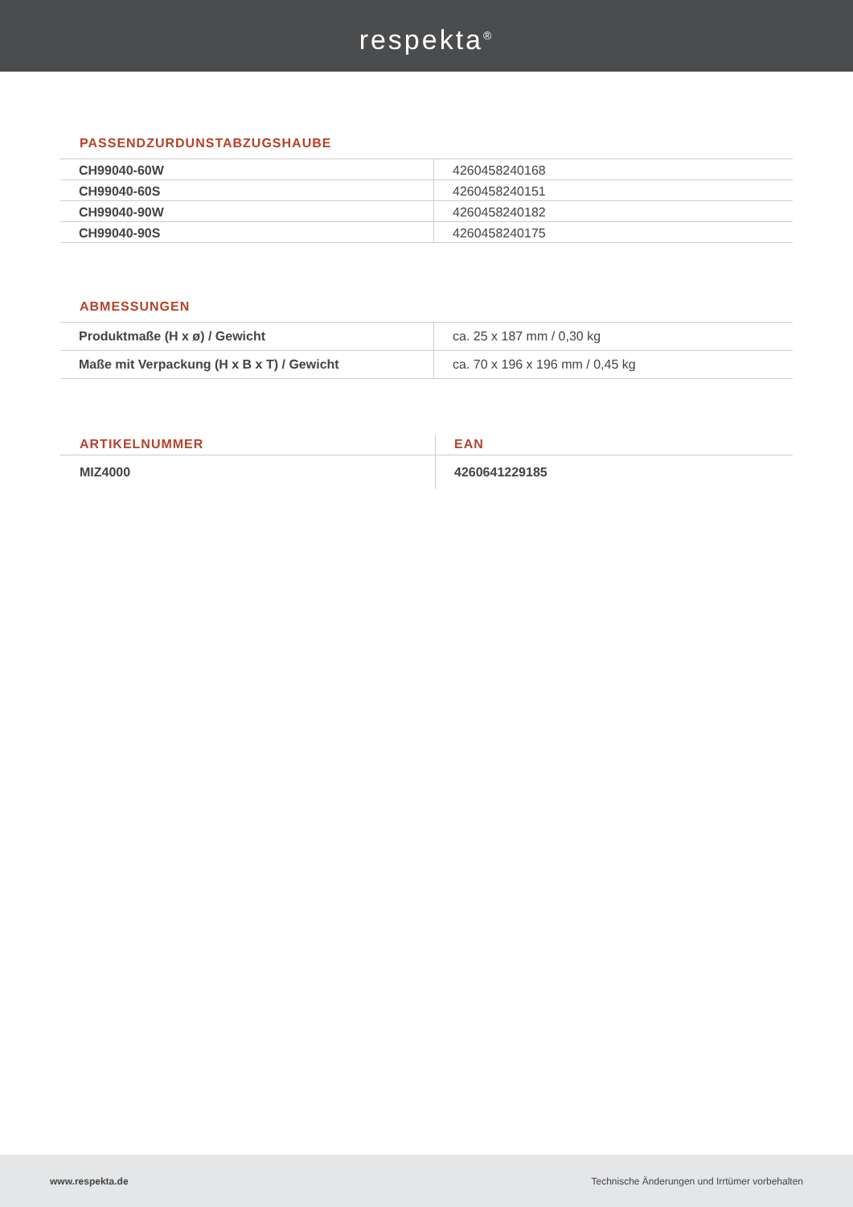respekta<sup>®</sup>
PASSENDZURDUNSTABZUGSHAUBE
| CH99040-60W | 4260458240168 |
| CH99040-60S | 4260458240151 |
| CH99040-90W | 4260458240182 |
| CH99040-90S | 4260458240175 |
ABMESSUNGEN
| Produktmaße (H x ø) / Gewicht | ca. 25 x 187 mm / 0,30 kg |
| Maße mit Verpackung (H x B x T) / Gewicht | ca. 70 x 196 x 196 mm / 0,45 kg |
| ARTIKELNUMMER | EAN |
| --- | --- |
| MIZ4000 | 4260641229185 |
www.respekta.de Technische Änderungen und Irrtümer vorbehalten